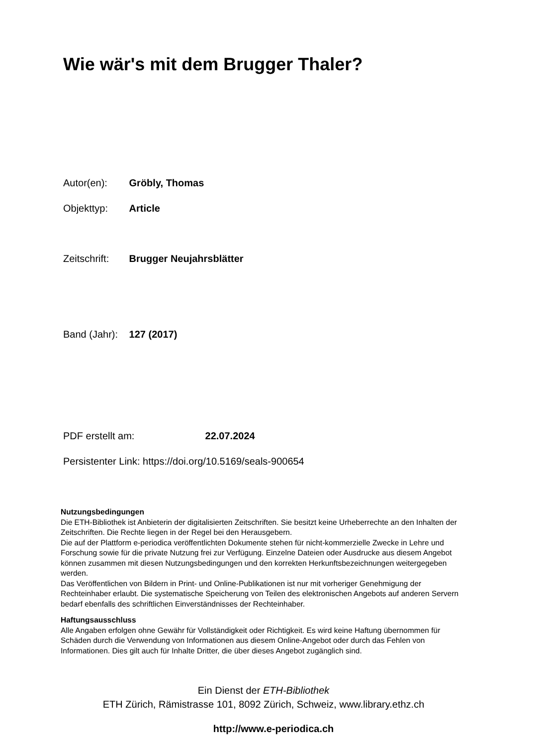Wie wär's mit dem Brugger Thaler?
Autor(en): Gröbly, Thomas
Objekttyp: Article
Zeitschrift: Brugger Neujahrsblätter
Band (Jahr): 127 (2017)
PDF erstellt am: 22.07.2024
Persistenter Link: https://doi.org/10.5169/seals-900654
Nutzungsbedingungen
Die ETH-Bibliothek ist Anbieterin der digitalisierten Zeitschriften. Sie besitzt keine Urheberrechte an den Inhalten der Zeitschriften. Die Rechte liegen in der Regel bei den Herausgebern.
Die auf der Plattform e-periodica veröffentlichten Dokumente stehen für nicht-kommerzielle Zwecke in Lehre und Forschung sowie für die private Nutzung frei zur Verfügung. Einzelne Dateien oder Ausdrucke aus diesem Angebot können zusammen mit diesen Nutzungsbedingungen und den korrekten Herkunftsbezeichnungen weitergegeben werden.
Das Veröffentlichen von Bildern in Print- und Online-Publikationen ist nur mit vorheriger Genehmigung der Rechteinhaber erlaubt. Die systematische Speicherung von Teilen des elektronischen Angebots auf anderen Servern bedarf ebenfalls des schriftlichen Einverständnisses der Rechteinhaber.
Haftungsausschluss
Alle Angaben erfolgen ohne Gewähr für Vollständigkeit oder Richtigkeit. Es wird keine Haftung übernommen für Schäden durch die Verwendung von Informationen aus diesem Online-Angebot oder durch das Fehlen von Informationen. Dies gilt auch für Inhalte Dritter, die über dieses Angebot zugänglich sind.
Ein Dienst der ETH-Bibliothek
ETH Zürich, Rämistrasse 101, 8092 Zürich, Schweiz, www.library.ethz.ch
http://www.e-periodica.ch